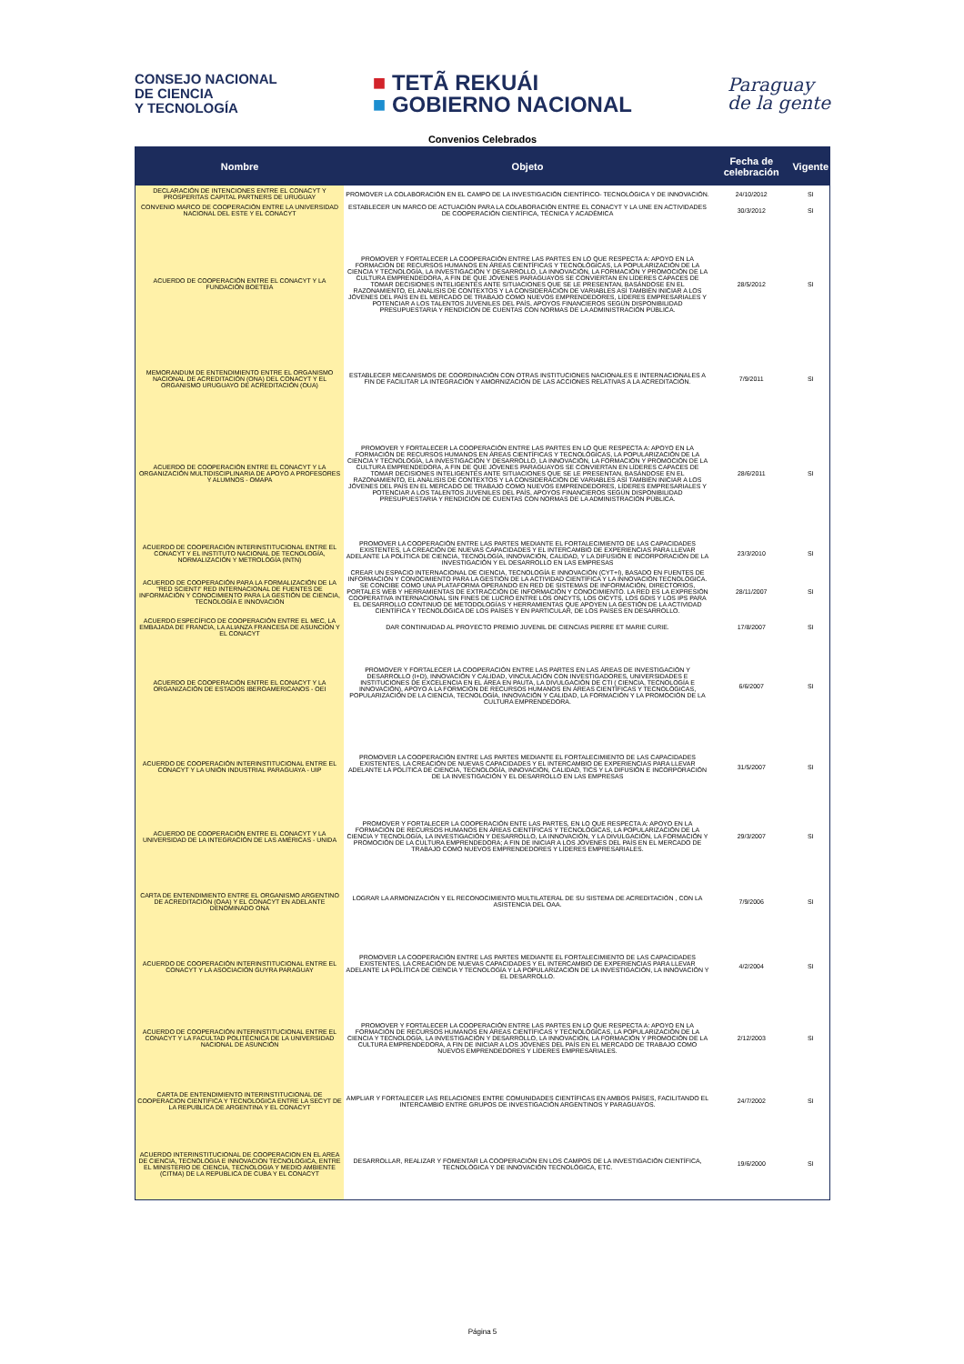CONSEJO NACIONAL
DE CIENCIA
Y TECNOLOGÍA
■ TETÃ REKUÁI
■ GOBIERNO NACIONAL
Paraguay
de la gente
Convenios Celebrados
| Nombre | Objeto | Fecha de celebración | Vigente |
| --- | --- | --- | --- |
| DECLARACIÓN DE INTENCIONES ENTRE EL CONACYT Y PROSPERITAS CAPITAL PARTNERS DE URUGUAY | PROMOVER LA COLABORACIÓN EN EL CAMPO DE LA INVESTIGACIÓN CIENTÍFICO- TECNOLÓGICA Y DE INNOVACIÓN. | 24/10/2012 | SI |
| CONVENIO MARCO DE COOPERACIÓN ENTRE LA UNIVERSIDAD NACIONAL DEL ESTE Y EL CONACYT | ESTABLECER UN MARCO DE ACTUACIÓN PARA LA COLABORACIÓN ENTRE EL CONACYT Y LA UNE EN ACTIVIDADES DE COOPERACIÓN CIENTÍFICA, TÉCNICA Y ACADÉMICA | 30/3/2012 | SI |
| ACUERDO DE COOPERACIÓN ENTRE EL CONACYT Y LA FUNDACIÓN BOETEIA | PROMOVER Y FORTALECER LA COOPERACIÓN ENTRE LAS PARTES EN LO QUE RESPECTA A: APOYO EN LA FORMACIÓN DE RECURSOS HUMANOS EN ÁREAS CIENTÍFICAS Y TECNOLÓGICAS, LA POPULARIZACIÓN DE LA CIENCIA Y TECNOLOGÍA, LA INVESTIGACIÓN Y DESARROLLO, LA INNOVACIÓN, LA FORMACIÓN Y PROMOCIÓN DE LA CULTURA EMPRENDEDORA, A FIN DE QUE JÓVENES PARAGUAYOS SE CONVIERTAN EN LÍDERES CAPACES DE TOMAR DECISIONES INTELIGENTES ANTE SITUACIONES QUE SE LE PRESENTAN, BASÁNDOSE EN EL RAZONAMIENTO, EL ANÁLISIS DE CONTEXTOS Y LA CONSIDERACIÓN DE VARIABLES ASÍ TAMBIÉN INICIAR A LOS JÓVENES DEL PAÍS EN EL MERCADO DE TRABAJO COMO NUEVOS EMPRENDEDORES, LÍDERES EMPRESARIALES Y POTENCIAR A LOS TALENTOS JUVENILES DEL PAÍS, APOYOS FINANCIEROS SEGÚN DISPONIBILIDAD PRESUPUESTARIA Y RENDICIÓN DE CUENTAS CON NORMAS DE LA ADMINISTRACIÓN PÚBLICA. | 28/5/2012 | SI |
| MEMORANDUM DE ENTENDIMIENTO ENTRE EL ORGANISMO NACIONAL DE ACREDITACIÓN (ONA) DEL CONACYT Y EL ORGANISMO URUGUAYO DE ACREDITACIÓN (OUA) | ESTABLECER MECANISMOS DE COORDINACIÓN CON OTRAS INSTITUCIONES NACIONALES E INTERNACIONALES A FIN DE FACILITAR LA INTEGRACIÓN Y AMORNIZACIÓN DE LAS ACCIONES RELATIVAS A LA ACREDITACIÓN. | 7/9/2011 | SI |
| ACUERDO DE COOPERACIÓN ENTRE EL CONACYT Y LA ORGANIZACIÓN MULTIDISCIPLINARIA DE APOYO A PROFESORES Y ALUMNOS - OMAPA | PROMOVER Y FORTALECER LA COOPERACIÓN ENTRE LAS PARTES EN LO QUE RESPECTA A: APOYO EN LA FORMACIÓN DE RECURSOS HUMANOS EN ÁREAS CIENTÍFICAS Y TECNOLÓGICAS, LA POPULARIZACIÓN DE LA CIENCIA Y TECNOLOGÍA, LA INVESTIGACIÓN Y DESARROLLO, LA INNOVACIÓN, LA FORMACIÓN Y PROMOCIÓN DE LA CULTURA EMPRENDEDORA, A FIN DE QUE JÓVENES PARAGUAYOS SE CONVIERTAN EN LÍDERES CAPACES DE TOMAR DECISIONES INTELIGENTES ANTE SITUACIONES QUE SE LE PRESENTAN, BASÁNDOSE EN EL RAZONAMIENTO, EL ANÁLISIS DE CONTEXTOS Y LA CONSIDERACIÓN DE VARIABLES ASÍ TAMBIÉN INICIAR A LOS JÓVENES DEL PAÍS EN EL MERCADO DE TRABAJO COMO NUEVOS EMPRENDEDORES, LÍDERES EMPRESARIALES Y POTENCIAR A LOS TALENTOS JUVENILES DEL PAÍS, APOYOS FINANCIEROS SEGÚN DISPONIBILIDAD PRESUPUESTARIA Y RENDICIÓN DE CUENTAS CON NORMAS DE LA ADMINISTRACIÓN PÚBLICA. | 28/6/2011 | SI |
| ACUERDO DE COOPERACIÓN INTERINSTITUCIONAL ENTRE EL CONACYT Y EL INSTITUTO NACIONAL DE TECNOLOGÍA, NORMALIZACIÓN Y METROLOGÍA (INTN) | PROMOVER LA COOPERACIÓN ENTRE LAS PARTES MEDIANTE EL FORTALECIMIENTO DE LAS CAPACIDADES EXISTENTES, LA CREACIÓN DE NUEVAS CAPACIDADES Y EL INTERCAMBIO DE EXPERIENCIAS PARA LLEVAR ADELANTE LA POLÍTICA DE CIENCIA, TECNOLOGÍA, INNOVACIÓN, CALIDAD, Y LA DIFUSIÓN E INCORPORACIÓN DE LA INVESTIGACIÓN Y EL DESARROLLO EN LAS EMPRESAS | 23/3/2010 | SI |
| ACUERDO DE COOPERACIÓN PARA LA FORMALIZACIÓN DE LA "RED SCIENTI" RED INTERNACIONAL DE FUENTES DE INFORMACIÓN Y CONOCIMIENTO PARA LA GESTIÓN DE CIENCIA, TECNOLOGÍA E INNOVACIÓN | CREAR UN ESPACIO INTERNACIONAL DE CIENCIA, TECNOLOGÍA E INNOVACIÓN (CYT+I), BASADO EN FUENTES DE INFORMACIÓN Y CONOCIMIENTO PARA LA GESTIÓN DE LA ACTIVIDAD CIENTÍFICA Y LA INNOVACIÓN TECNOLÓGICA. SE CONCIBE COMO UNA PLATAFORMA OPERANDO EN RED DE SISTEMAS DE INFORMACIÓN, DIRECTORIOS, PORTALES WEB Y HERRAMIENTAS DE EXTRACCIÓN DE INFORMACIÓN Y CONOCIMIENTO. LA RED ES LA EXPRESIÓN COOPERATIVA INTERNACIONAL SIN FINES DE LUCRO ENTRE LOS ONCYTS, LOS OICYTS, LOS GDIS Y LOS IPS PARA EL DESARROLLO CONTINUO DE METODOLOGÍAS Y HERRAMIENTAS QUE APOYEN LA GESTIÓN DE LA ACTIVIDAD CIENTÍFICA Y TECNOLÓGICA DE LOS PAÍSES Y EN PARTICULAR, DE LOS PAÍSES EN DESARROLLO. | 28/11/2007 | SI |
| ACUERDO ESPECÍFICO DE COOPERACIÓN ENTRE EL MEC, LA EMBAJADA DE FRANCIA, LA ALIANZA FRANCESA DE ASUNCIÓN Y EL CONACYT | DAR CONTINUIDAD AL PROYECTO PREMIO JUVENIL DE CIENCIAS PIERRE ET MARIE CURIE. | 17/8/2007 | SI |
| ACUERDO DE COOPERACIÓN ENTRE EL CONACYT Y LA ORGANIZACIÓN DE ESTADOS IBEROAMERICANOS - OEI | PROMOVER Y FORTALECER LA COOPERACIÓN ENTRE LAS PARTES EN LAS ÁREAS DE INVESTIGACIÓN Y DESARROLLO (I+D), INNOVACIÓN Y CALIDAD, VINCULACIÓN CON INVESTIGADORES, UNIVERSIDADES E INSTITUCIONES DE EXCELENCIA EN EL ÁREA EN PAUTA, LA DIVULGACIÓN DE CTI ( CIENCIA, TECNOLOGÍA E INNOVACIÓN), APOYO A LA FORMCIÓN DE RECURSOS HUMANOS EN ÁREAS CIENTÍFICAS Y TECNOLÓGICAS, POPULARIZACIÓN DE LA CIENCIA, TECNOLOGÍA, INNOVACIÓN Y CALIDAD, LA FORMACIÓN Y LA PROMOCIÓN DE LA CULTURA EMPRENDEDORA. | 6/6/2007 | SI |
| ACUERDO DE COOPERACIÓN INTERINSTITUCIONAL ENTRE EL CONACYT Y LA UNIÓN INDUSTRIAL PARAGUAYA - UIP | PROMOVER LA COOPERACIÓN ENTRE LAS PARTES MEDIANTE EL FORTALECIMIENTO DE LAS CAPACIDADES EXISTENTES, LA CREACIÓN DE NUEVAS CAPACIDADES Y EL INTERCAMBIO DE EXPERIENCIAS PARA LLEVAR ADELANTE LA POLÍTICA DE CIENCIA, TECNOLOGÍA, INNOVACIÓN, CALIDAD, TICS Y LA DIFUSIÓN E INCORPORACIÓN DE LA INVESTIGACIÓN Y EL DESARROLLO EN LAS EMPRESAS | 31/5/2007 | SI |
| ACUERDO DE COOPERACIÓN ENTRE EL CONACYT Y LA UNIVERSIDAD DE LA INTEGRACIÓN DE LAS AMÉRICAS - UNIDA | PROMOVER Y FORTALECER LA COOPERACIÓN ENTE LAS PARTES, EN LO QUE RESPECTA A: APOYO EN LA FORMACIÓN DE RECURSOS HUMANOS EN ÁREAS CIENTÍFICAS Y TECNOLÓGICAS, LA POPULARIZACIÓN DE LA CIENCIA Y TECNOLOGÍA, LA INVESTIGACIÓN Y DESARROLLO, LA INNOVACIÓN, Y LA DIVULGACIÓN, LA FORMACIÓN Y PROMOCIÓN DE LA CULTURA EMPRENDEDORA; A FIN DE INICIAR A LOS JÓVENES DEL PAÍS EN EL MERCADO DE TRABAJO COMO NUEVOS EMPRENDEDORES Y LÍDERES EMPRESARIALES. | 29/3/2007 | SI |
| CARTA DE ENTENDIMIENTO ENTRE EL ORGANISMO ARGENTINO DE ACREDITACIÓN (OAA) Y EL CONACYT EN ADELANTE DENOMINADO ONA | LOGRAR LA ARMONIZACIÓN Y EL RECONOCIMIENTO MULTILATERAL DE SU SISTEMA DE ACREDITACIÓN , CON LA ASISTENCIA DEL OAA. | 7/9/2006 | SI |
| ACUERDO DE COOPERACIÓN INTERINSTITUCIONAL ENTRE EL CONACYT Y LA ASOCIACIÓN GUYRA PARAGUAY | PROMOVER LA COOPERACIÓN ENTRE LAS PARTES MEDIANTE EL FORTALECIMIENTO DE LAS CAPACIDADES EXISTENTES, LA CREACIÓN DE NUEVAS CAPACIDADES Y EL INTERCAMBIO DE EXPERIENCIAS PARA LLEVAR ADELANTE LA POLÍTICA DE CIENCIA Y TECNOLOGÍA Y LA POPULARIZACIÓN DE LA INVESTIGACIÓN, LA INNOVACIÓN Y EL DESARROLLO. | 4/2/2004 | SI |
| ACUERDO DE COOPERACIÓN INTERINSTITUCIONAL ENTRE EL CONACYT Y LA FACULTAD POLITÉCNICA DE LA UNIVERSIDAD NACIONAL DE ASUNCIÓN | PROMOVER Y FORTALECER LA COOPERACIÓN ENTRE LAS PARTES EN LO QUE RESPECTA A: APOYO EN LA FORMACIÓN DE RECURSOS HUMANOS EN ÁREAS CIENTÍFICAS Y TECNOLÓGICAS, LA POPULARIZACIÓN DE LA CIENCIA Y TECNOLOGÍA, LA INVESTIGACIÓN Y DESARROLLO, LA INNOVACIÓN, LA FORMACIÓN Y PROMOCIÓN DE LA CULTURA EMPRENDEDORA, A FIN DE INICIAR A LOS JÓVENES DEL PAÍS EN EL MERCADO DE TRABAJO COMO NUEVOS EMPRENDEDORES Y LÍDERES EMPRESARIALES. | 2/12/2003 | SI |
| CARTA DE ENTENDIMIENTO INTERINSTITUCIONAL DE COOPERACION CIENTIFICA Y TECNOLOGICA ENTRE LA SECYT DE LA REPUBLICA DE ARGENTINA Y EL CONACYT | AMPLIAR Y FORTALECER LAS RELACIONES ENTRE COMUNIDADES CIENTÍFICAS EN AMBOS PAÍSES, FACILITANDO EL INTERCAMBIO ENTRE GRUPOS DE INVESTIGACIÓN ARGENTINOS Y PARAGUAYOS. | 24/7/2002 | SI |
| ACUERDO INTERINSTITUCIONAL DE COOPERACION EN EL AREA DE CIENCIA, TECNOLOGIA E INNOVACION TECNOLOGICA, ENTRE EL MINISTERIO DE CIENCIA, TECNOLOGIA Y MEDIO AMBIENTE (CITMA) DE LA REPUBLICA DE CUBA Y EL CONACYT | DESARROLLAR, REALIZAR Y FOMENTAR LA COOPERACIÓN EN LOS CAMPOS DE LA INVESTIGACIÓN CIENTÍFICA, TECNOLÓGICA Y DE INNOVACIÓN TECNOLÓGICA, ETC. | 19/6/2000 | SI |
Página 5